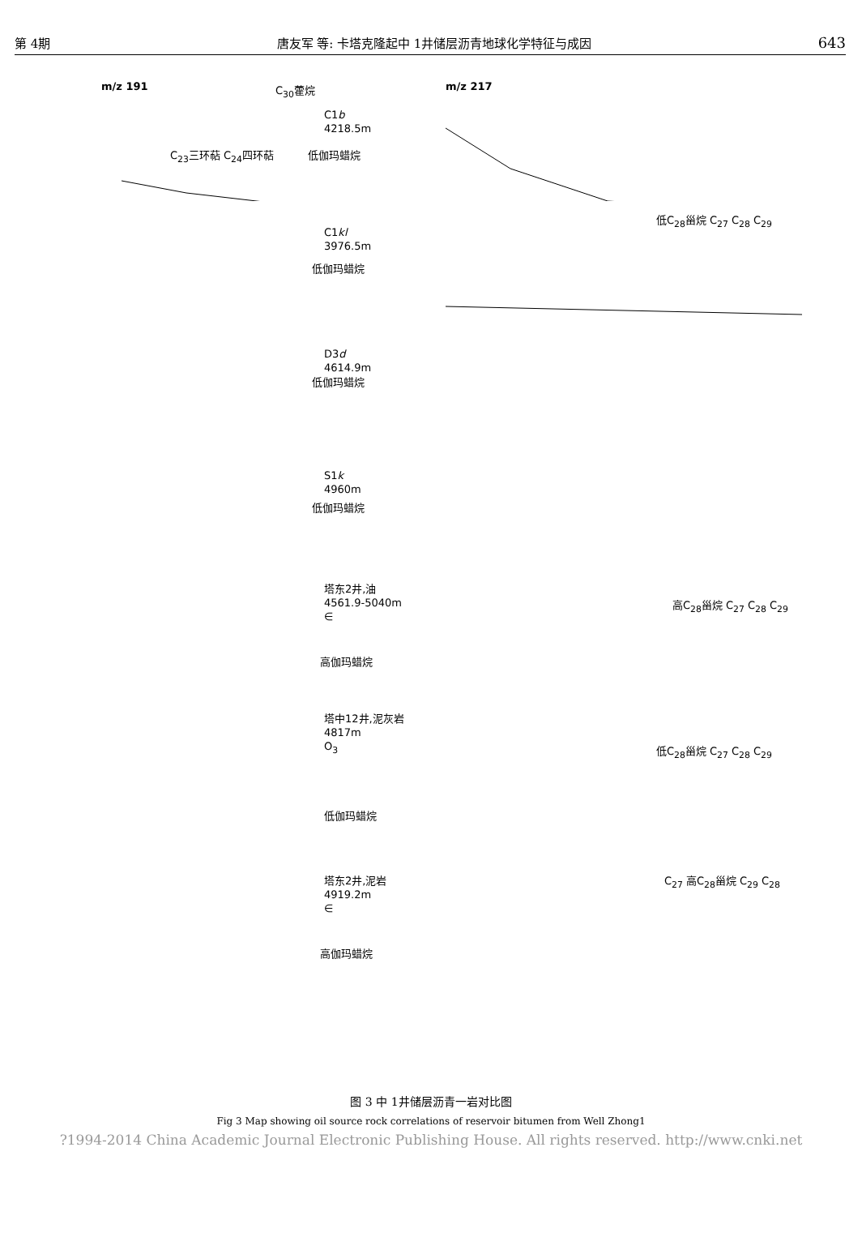第 4期 唐友军 等: 卡塔克隆起中 1井储层沥青地球化学特征与成因 643
m/z 191 C<sub>30</sub>藿烷
C1b
4218.5m
C<sub>23</sub>三环萜 C<sub>24</sub>四环萜 低伽玛蜡烷
m/z 217
C1kl
3976.5m
低伽玛蜡烷
低C<sub>28</sub>甾烷 C<sub>27</sub> C<sub>28</sub> C<sub>29</sub>
D3d
4614.9m
低伽玛蜡烷
S1k
4960m
低伽玛蜡烷
塔东2井,油
4561.9-5040m
∈
高伽玛蜡烷
高C<sub>28</sub>甾烷 C<sub>27</sub> C<sub>28</sub> C<sub>29</sub>
塔中12井,泥灰岩
4817m
O<sub>3</sub>
低伽玛蜡烷
低C<sub>28</sub>甾烷 C<sub>27</sub> C<sub>28</sub> C<sub>29</sub>
塔东2井,泥岩
4919.2m
∈
高伽玛蜡烷
C<sub>27</sub> 高C<sub>28</sub>甾烷 C<sub>29</sub> C<sub>28</sub>
图 3 中 1井储层沥青一岩对比图
Fig 3 Map showing oil source rock correlations of reservoir bitumen from Well Zhong1
?1994-2014 China Academic Journal Electronic Publishing House. All rights reserved. http://www.cnki.net